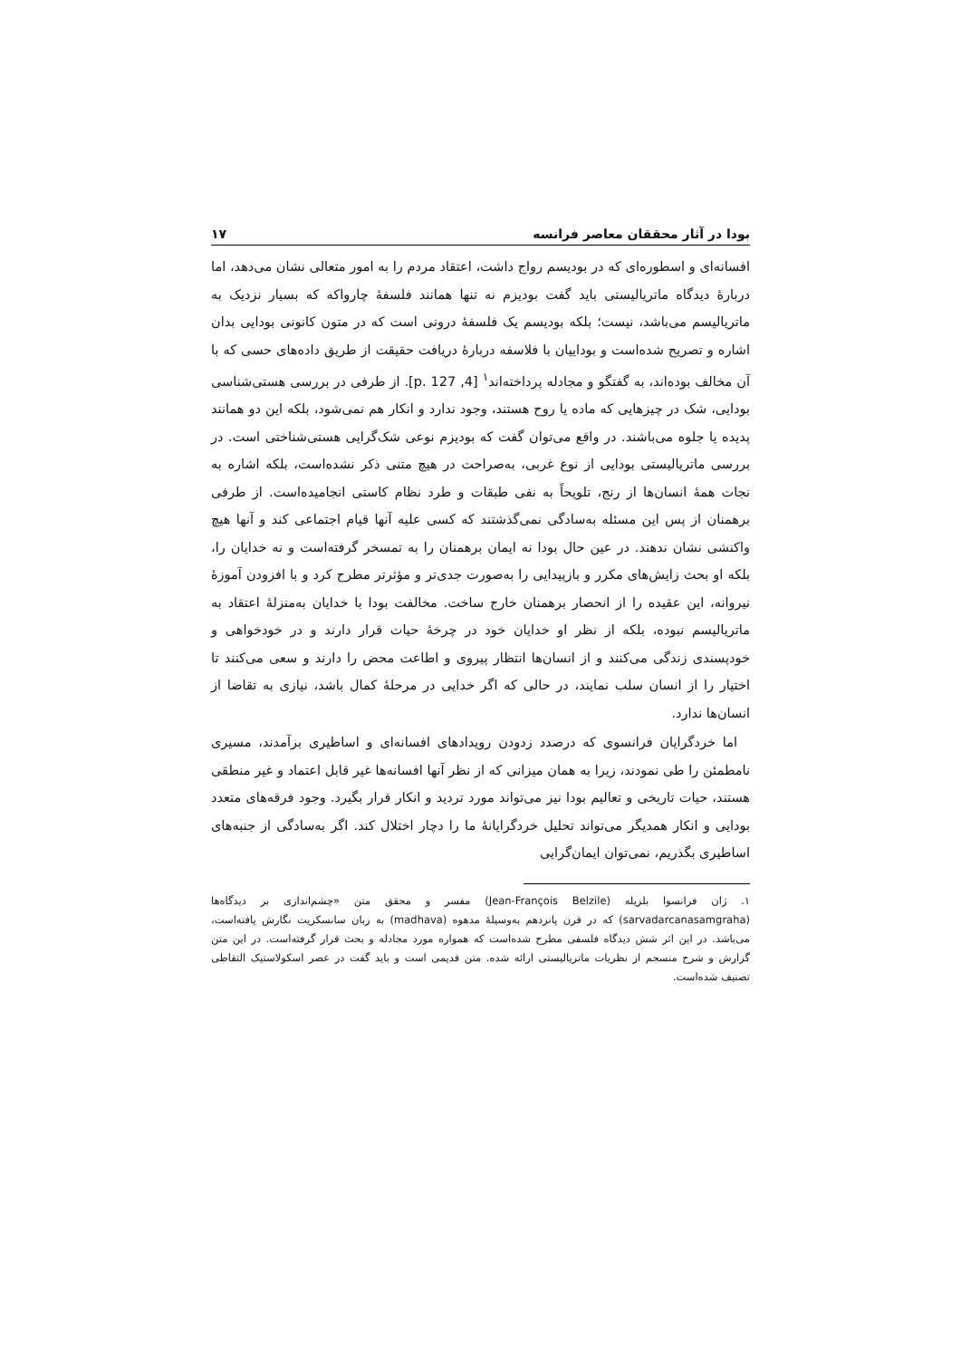بودا در آثار محققان معاصر فرانسه ۱۷
افسانه‌ای و اسطوره‌ای که در بودیسم رواج داشت، اعتقاد مردم را به امور متعالی نشان می‌دهد، اما دربارهٔ دیدگاه ماتریالیستی باید گفت بودیزم نه تنها همانند فلسفهٔ چارواکه که بسیار نزدیک به ماتریالیسم می‌باشد، نیست؛ بلکه بودیسم یک فلسفهٔ درونی است که در متون کانونی بودایی بدان اشاره و تصریح شده‌است و بوداییان با فلاسفه دربارهٔ دریافت حقیقت از طریق داده‌های حسی که با آن مخالف بوده‌اند، به گفتگو و مجادله پرداخته‌اند<sup>۱</sup> [4, p. 127]. از طرفی در بررسی هستی‌شناسی بودایی، شک در چیزهایی که ماده یا روح هستند، وجود ندارد و انکار هم نمی‌شود، بلکه این دو همانند پدیده یا جلوه می‌باشند. در واقع می‌توان گفت که بودیزم نوعی شک‌گرایی هستی‌شناختی است. در بررسی ماتریالیستی بودایی از نوع غربی، به‌صراحت در هیچ متنی ذکر نشده‌است، بلکه اشاره به نجات همهٔ انسان‌ها از رنج، تلویحاً به نفی طبقات و طرد نظام کاستی انجامیده‌است. از طرفی برهمنان از پس این مسئله به‌سادگی نمی‌گذشتند که کسی علیه آنها قیام اجتماعی کند و آنها هیچ واکنشی نشان ندهند. در عین حال بودا نه ایمان برهمنان را به تمسخر گرفته‌است و نه خدایان را، بلکه او بحث زایش‌های مکرر و بازپیدایی را به‌صورت جدی‌تر و مؤثرتر مطرح کرد و با افزودن آموزهٔ نیروانه، این عقیده را از انحصار برهمنان خارج ساخت. مخالفت بودا با خدایان به‌منزلهٔ اعتقاد به ماتریالیسم نبوده، بلکه از نظر او خدایان خود در چرخهٔ حیات قرار دارند و در خودخواهی و خودپسندی زندگی می‌کنند و از انسان‌ها انتظار پیروی و اطاعت محض را دارند و سعی می‌کنند تا اختیار را از انسان سلب نمایند، در حالی که اگر خدایی در مرحلهٔ کمال باشد، نیازی به تقاضا از انسان‌ها ندارد.
اما خردگرایان فرانسوی که درصدد زدودن رویدادهای افسانه‌ای و اساطیری برآمدند، مسیری نامطمئن را طی نمودند، زیرا به همان میزانی که از نظر آنها افسانه‌ها غیر قابل اعتماد و غیر منطقی هستند، حیات تاریخی و تعالیم بودا نیز می‌تواند مورد تردید و انکار قرار بگیرد. وجود فرقه‌های متعدد بودایی و انکار همدیگر می‌تواند تحلیل خردگرایانهٔ ما را دچار اختلال کند. اگر به‌سادگی از جنبه‌های اساطیری بگذریم، نمی‌توان ایمان‌گرایی
۱. ژان فرانسوا بلزیله (Jean-François Belzile) مفسر و محقق متن «چشم‌اندازی بر دیدگاه‌ها (sarvadarcanasamgraha) که در قرن پانزدهم به‌وسیلهٔ مدهوه (madhava) به زبان سانسکریت نگارش یافته‌است، می‌باشد. در این اثر شش دیدگاه فلسفی مطرح شده‌است که همواره مورد مجادله و بحث قرار گرفته‌است. در این متن گزارش و شرح منسجم از نظریات ماتریالیستی ارائه شده. متن قدیمی است و باید گفت در عصر اسکولاستیک التقاطی تصنیف شده‌است.